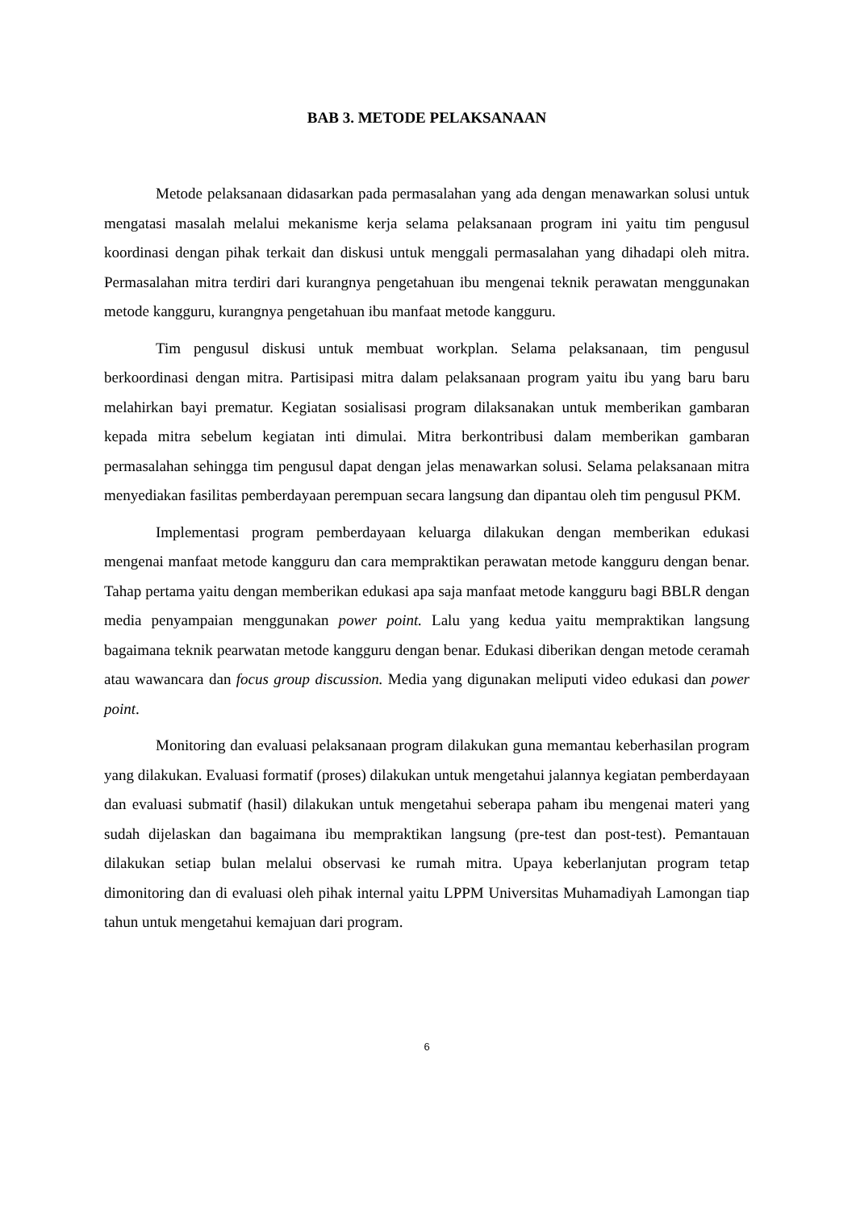BAB 3. METODE PELAKSANAAN
Metode pelaksanaan didasarkan pada permasalahan yang ada dengan menawarkan solusi untuk mengatasi masalah melalui mekanisme kerja selama pelaksanaan program ini yaitu tim pengusul koordinasi dengan pihak terkait dan diskusi untuk menggali permasalahan yang dihadapi oleh mitra. Permasalahan mitra terdiri dari kurangnya pengetahuan ibu mengenai teknik perawatan menggunakan metode kangguru, kurangnya pengetahuan ibu manfaat metode kangguru.
Tim pengusul diskusi untuk membuat workplan. Selama pelaksanaan, tim pengusul berkoordinasi dengan mitra. Partisipasi mitra dalam pelaksanaan program yaitu ibu yang baru baru melahirkan bayi prematur. Kegiatan sosialisasi program dilaksanakan untuk memberikan gambaran kepada mitra sebelum kegiatan inti dimulai. Mitra berkontribusi dalam memberikan gambaran permasalahan sehingga tim pengusul dapat dengan jelas menawarkan solusi. Selama pelaksanaan mitra menyediakan fasilitas pemberdayaan perempuan secara langsung dan dipantau oleh tim pengusul PKM.
Implementasi program pemberdayaan keluarga dilakukan dengan memberikan edukasi mengenai manfaat metode kangguru dan cara mempraktikan perawatan metode kangguru dengan benar. Tahap pertama yaitu dengan memberikan edukasi apa saja manfaat metode kangguru bagi BBLR dengan media penyampaian menggunakan power point. Lalu yang kedua yaitu mempraktikan langsung bagaimana teknik pearwatan metode kangguru dengan benar. Edukasi diberikan dengan metode ceramah atau wawancara dan focus group discussion. Media yang digunakan meliputi video edukasi dan power point.
Monitoring dan evaluasi pelaksanaan program dilakukan guna memantau keberhasilan program yang dilakukan. Evaluasi formatif (proses) dilakukan untuk mengetahui jalannya kegiatan pemberdayaan dan evaluasi submatif (hasil) dilakukan untuk mengetahui seberapa paham ibu mengenai materi yang sudah dijelaskan dan bagaimana ibu mempraktikan langsung (pre-test dan post-test). Pemantauan dilakukan setiap bulan melalui observasi ke rumah mitra. Upaya keberlanjutan program tetap dimonitoring dan di evaluasi oleh pihak internal yaitu LPPM Universitas Muhamadiyah Lamongan tiap tahun untuk mengetahui kemajuan dari program.
6